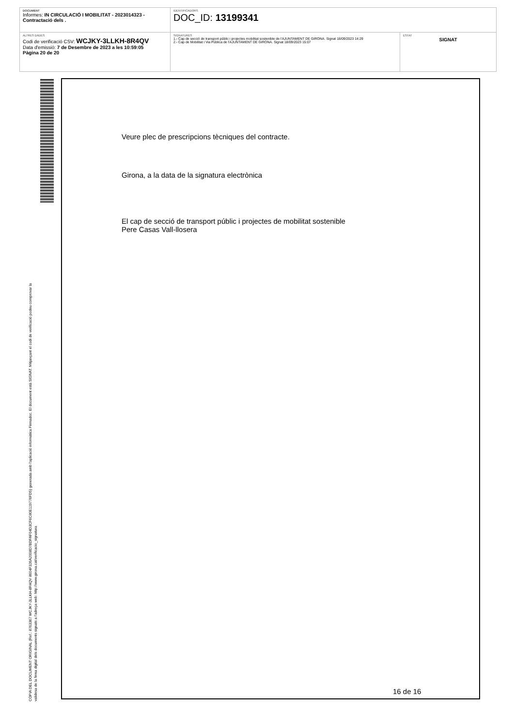DOCUMENT
Informes: IN CIRCULACIÓ I MOBILITAT - 2023014323 - Contractació dels .
IDENTIFICADORS
DOC_ID: 13199341
ALTRES DADES
Codi de verificació CSV: WCJKY-3LLKH-8R4QV
Data d'emissió: 7 de Desembre de 2023 a les 10:59:05
Pàgina 20 de 20
SIGNATURES
1.- Cap de secció de transport públic i projectes mobilitat sostenible de l'AJUNTAMENT DE GIRONA. Signat 18/09/2023 14:29
2.- Cap de Mobilitat i Via Pública de l'AJUNTAMENT DE GIRONA. Signat 18/09/2023 15:07
ESTAT
SIGNAT
CÒPIA DEL DOCUMENT ORIGINAL (Ref.: 8763367 WCJKY-3LLKH-8R4QV 8604F326A2008D7BDFAF04D3CF6C80E119776FD5) generada amb l'aplicació informàtica Firmadoc. El document està SIGNAT. Mitjançant el codi de verificació podeu comprovar la
validesa de la firma digital dels documents signats a l'adreça web: http://www.girona.cat/verificacio_signatura
Veure plec de prescripcions tècniques del contracte.
Girona, a la data de la signatura electrònica
El cap de secció de transport públic i projectes de mobilitat sostenible
Pere Casas Vall-llosera
16 de 16